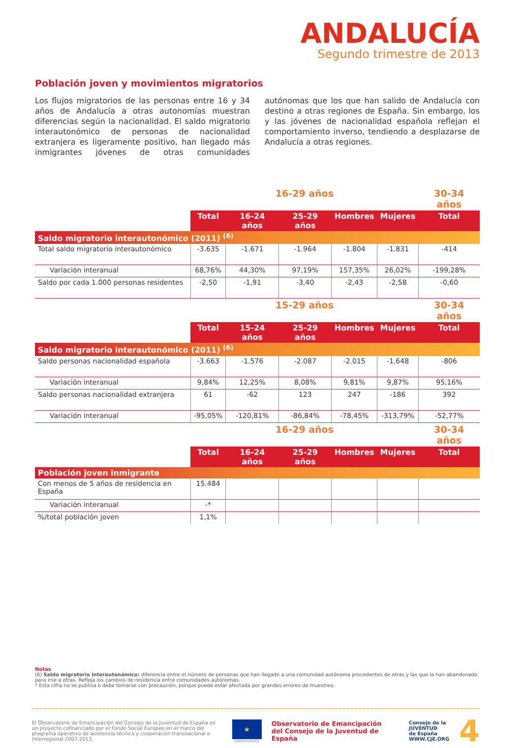ANDALUCÍA
Segundo trimestre de 2013
Población joven y movimientos migratorios
Los flujos migratorios de las personas entre 16 y 34 años de Andalucía a otras autonomías muestran diferencias según la nacionalidad. El saldo migratorio interautonómico de personas de nacionalidad extranjera es ligeramente positivo, han llegado más inmigrantes jóvenes de otras comunidades autónomas que los que han salido de Andalucía con destino a otras regiones de España. Sin embargo, los y las jóvenes de nacionalidad española reflejan el comportamiento inverso, tendiendo a desplazarse de Andalucía a otras regiones.
| | 16-29 años | | | | | 30-34 años |
| --- | --- | --- | --- | --- | --- | --- |
| | Total | 16-24 años | 25-29 años | Hombres | Mujeres | Total |
| Saldo migratorio interautonómico (2011) <sup>(6)</sup> | | | | | | |
| Total saldo migratorio interautonómico | -3.635 | -1.671 | -1.964 | -1.804 | -1.831 | -414 |
| Variación interanual | 68,76% | 44,30% | 97,19% | 157,35% | 26,02% | -199,28% |
| Saldo por cada 1.000 personas residentes | -2,50 | -1,91 | -3,40 | -2,43 | -2,58 | -0,60 |
| | 15-29 años | | | | | 30-34 años |
| | Total | 15-24 años | 25-29 años | Hombres | Mujeres | Total |
| Saldo migratorio interautonómico (2011) <sup>(6)</sup> | | | | | | |
| Saldo personas nacionalidad española | -3.663 | -1.576 | -2.087 | -2.015 | -1.648 | -806 |
| Variación interanual | 9,84% | 12,25% | 8,08% | 9,81% | 9,87% | 95,16% |
| Saldo personas nacionalidad extranjera | 61 | -62 | 123 | 247 | -186 | 392 |
| Variación interanual | -95,05% | -120,81% | -86,84% | -78,45% | -313,79% | -52,77% |
| | 16-29 años | | | | | 30-34 años |
| | Total | 16-24 años | 25-29 años | Hombres | Mujeres | Total |
| Población joven inmigrante | | | | | | |
| Con menos de 5 años de residencia en España | 15.484 | | | | | |
| Variación interanual | -* | | | | | |
| %/total población joven | 1,1% | | | | | |
Notas
(6) Saldo migratorio interautonómico: diferencia entre el número de personas que han llegado a una comunidad autónoma procedentes de otras y las que la han abandonado para irse a otras. Refleja los cambios de residencia entre comunidades autónomas.
* Esta cifra no se publica o debe tomarse con precaución, porque puede estar afectada por grandes errores de muestreo.
El Observatorio de Emancipación del Consejo de la Juventud de España es un proyecto cofinanciado por el Fondo Social Europeo en el marco del programa operativo de asistencia técnica y cooperación transnacional e interregional 2007-2013.
★
UNIÓN EUROPEA
Observatorio de Emancipación
del Consejo de la Juventud de España
Consejo de la
JUVENTUD
de España
WWW.CJE.ORG
4